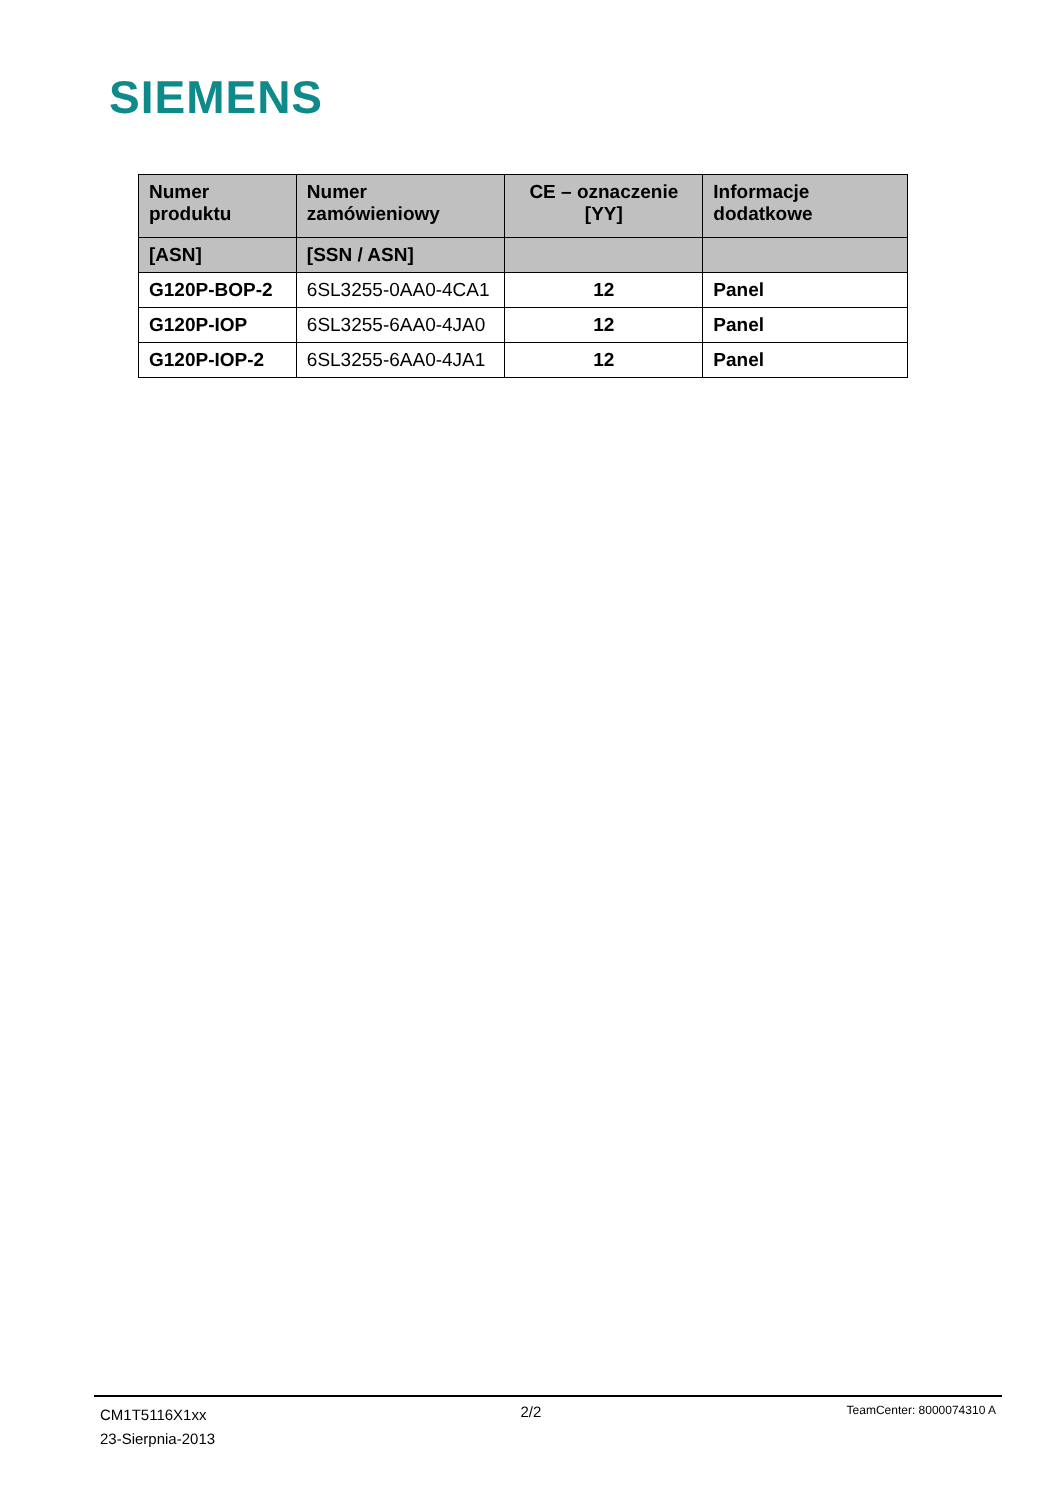SIEMENS
| Numer produktu | Numer zamówieniowy | CE – oznaczenie [YY] | Informacje dodatkowe |
| --- | --- | --- | --- |
| [ASN] | [SSN / ASN] | | |
| G120P-BOP-2 | 6SL3255-0AA0-4CA1 | 12 | Panel |
| G120P-IOP | 6SL3255-6AA0-4JA0 | 12 | Panel |
| G120P-IOP-2 | 6SL3255-6AA0-4JA1 | 12 | Panel |
CM1T5116X1xx
23-Sierpnia-2013
2/2
TeamCenter: 8000074310 A